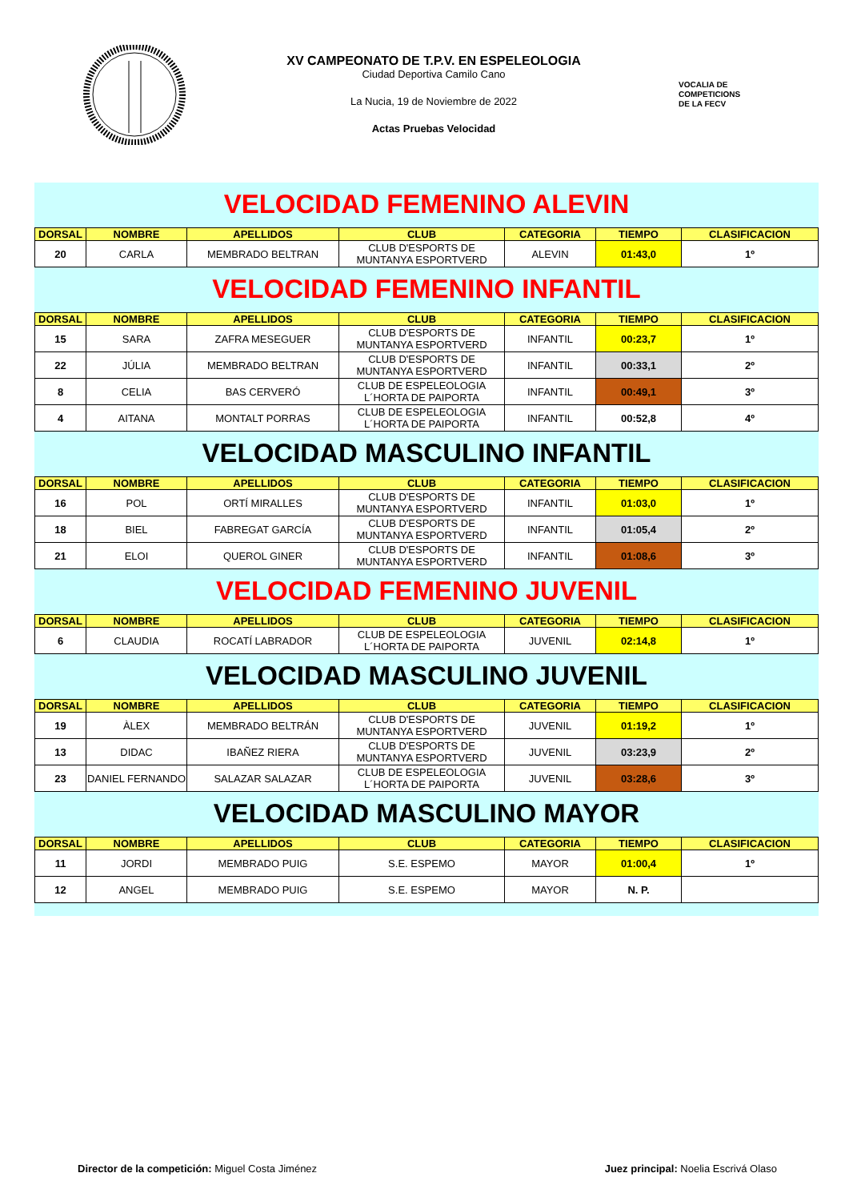XV CAMPEONATO DE T.P.V. EN ESPELEOLOGIA
Ciudad Deportiva Camilo Cano
La Nucia, 19 de Noviembre de 2022
Actas Pruebas Velocidad
VOCALIA DE
COMPETICIONS
DE LA FECV
VELOCIDAD FEMENINO ALEVIN
| DORSAL | NOMBRE | APELLIDOS | CLUB | CATEGORIA | TIEMPO | CLASIFICACION |
| --- | --- | --- | --- | --- | --- | --- |
| 20 | CARLA | MEMBRADO BELTRAN | CLUB D'ESPORTS DE MUNTANYA ESPORTVERD | ALEVIN | 01:43,0 | 1º |
VELOCIDAD FEMENINO INFANTIL
| DORSAL | NOMBRE | APELLIDOS | CLUB | CATEGORIA | TIEMPO | CLASIFICACION |
| --- | --- | --- | --- | --- | --- | --- |
| 15 | SARA | ZAFRA MESEGUER | CLUB D'ESPORTS DE MUNTANYA ESPORTVERD | INFANTIL | 00:23,7 | 1º |
| 22 | JÚLIA | MEMBRADO BELTRAN | CLUB D'ESPORTS DE MUNTANYA ESPORTVERD | INFANTIL | 00:33,1 | 2º |
| 8 | CELIA | BAS CERVERÓ | CLUB DE ESPELEOLOGIA L´HORTA DE PAIPORTA | INFANTIL | 00:49,1 | 3º |
| 4 | AITANA | MONTALT PORRAS | CLUB DE ESPELEOLOGIA L´HORTA DE PAIPORTA | INFANTIL | 00:52,8 | 4º |
VELOCIDAD MASCULINO INFANTIL
| DORSAL | NOMBRE | APELLIDOS | CLUB | CATEGORIA | TIEMPO | CLASIFICACION |
| --- | --- | --- | --- | --- | --- | --- |
| 16 | POL | ORTÍ MIRALLES | CLUB D'ESPORTS DE MUNTANYA ESPORTVERD | INFANTIL | 01:03,0 | 1º |
| 18 | BIEL | FABREGAT GARCÍA | CLUB D'ESPORTS DE MUNTANYA ESPORTVERD | INFANTIL | 01:05,4 | 2º |
| 21 | ELOI | QUEROL GINER | CLUB D'ESPORTS DE MUNTANYA ESPORTVERD | INFANTIL | 01:08,6 | 3º |
VELOCIDAD FEMENINO JUVENIL
| DORSAL | NOMBRE | APELLIDOS | CLUB | CATEGORIA | TIEMPO | CLASIFICACION |
| --- | --- | --- | --- | --- | --- | --- |
| 6 | CLAUDIA | ROCATÍ LABRADOR | CLUB DE ESPELEOLOGIA L´HORTA DE PAIPORTA | JUVENIL | 02:14,8 | 1º |
VELOCIDAD MASCULINO JUVENIL
| DORSAL | NOMBRE | APELLIDOS | CLUB | CATEGORIA | TIEMPO | CLASIFICACION |
| --- | --- | --- | --- | --- | --- | --- |
| 19 | ÀLEX | MEMBRADO BELTRÁN | CLUB D'ESPORTS DE MUNTANYA ESPORTVERD | JUVENIL | 01:19,2 | 1º |
| 13 | DIDAC | IBAÑEZ RIERA | CLUB D'ESPORTS DE MUNTANYA ESPORTVERD | JUVENIL | 03:23,9 | 2º |
| 23 | DANIEL FERNANDO | SALAZAR SALAZAR | CLUB DE ESPELEOLOGIA L´HORTA DE PAIPORTA | JUVENIL | 03:28,6 | 3º |
VELOCIDAD MASCULINO MAYOR
| DORSAL | NOMBRE | APELLIDOS | CLUB | CATEGORIA | TIEMPO | CLASIFICACION |
| --- | --- | --- | --- | --- | --- | --- |
| 11 | JORDI | MEMBRADO PUIG | S.E. ESPEMO | MAYOR | 01:00,4 | 1º |
| 12 | ANGEL | MEMBRADO PUIG | S.E. ESPEMO | MAYOR | N. P. | |
Director de la competición: Miguel Costa Jiménez
Juez principal: Noelia Escrivá Olaso